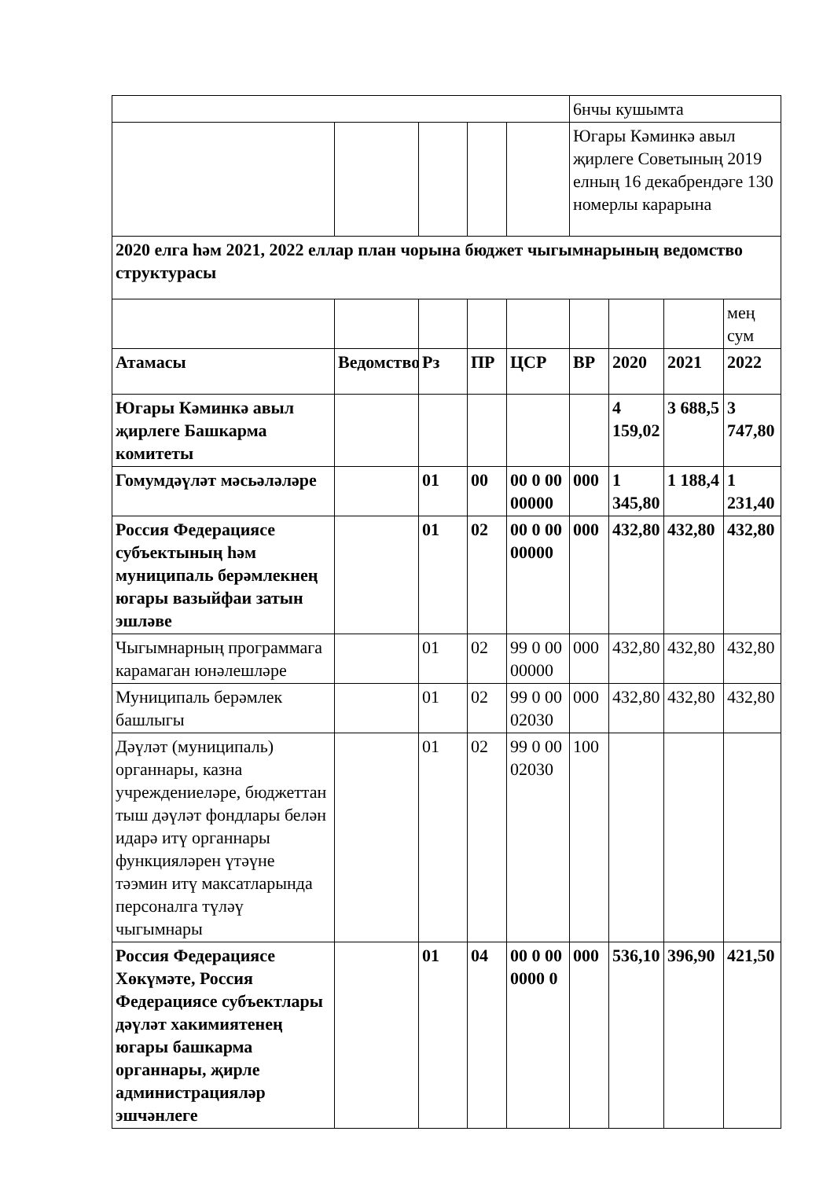| | | | | | 6нчы кушымта | | | |
| | | | | | Югары Кәминкә авыл җирлеге Советының 2019 елның 16 декабрендәге 130 номерлы карарына | | | |
| 2020 елга һәм 2021, 2022 еллар план чорына бюджет чыгымнарының ведомство структурасы | | | | | | | | |
| | | | | | | | | мең сум |
| Атамасы | Ведомство | Рз | ПР | ЦСР | ВР | 2020 | 2021 | 2022 |
| Югары Кәминкә авыл җирлеге Башкарма комитеты | | | | | | 4 159,02 | 3 688,5 | 3 747,80 |
| Гомумдәүләт мәсьәләләре | | 01 | 00 | 00 0 00 00000 | 000 | 1 345,80 | 1 188,4 | 1 231,40 |
| Россия Федерациясе субъектының һәм муниципаль берәмлекнең югары вазыйфаи затын эшләве | | 01 | 02 | 00 0 00 00000 | 000 | 432,80 | 432,80 | 432,80 |
| Чыгымнарның программага карамаган юнәлешләре | | 01 | 02 | 99 0 00 00000 | 000 | 432,80 | 432,80 | 432,80 |
| Муниципаль берәмлек башлыгы | | 01 | 02 | 99 0 00 02030 | 000 | 432,80 | 432,80 | 432,80 |
| Дәүләт (муниципаль) органнары, казна учреждениеләре, бюджеттан тыш дәүләт фондлары белән идарә итү органнары функцияләрен үтәүне тәэмин итү максатларында персоналга түләү чыгымнары | | 01 | 02 | 99 0 00 02030 | 100 | | | |
| Россия Федерациясе Хөкүмәте, Россия Федерациясе субъектлары дәүләт хакимиятенең югары башкарма органнары, җирле администрацияләр эшчәнлеге | | 01 | 04 | 00 0 00 0000 0 | 000 | 536,10 | 396,90 | 421,50 |